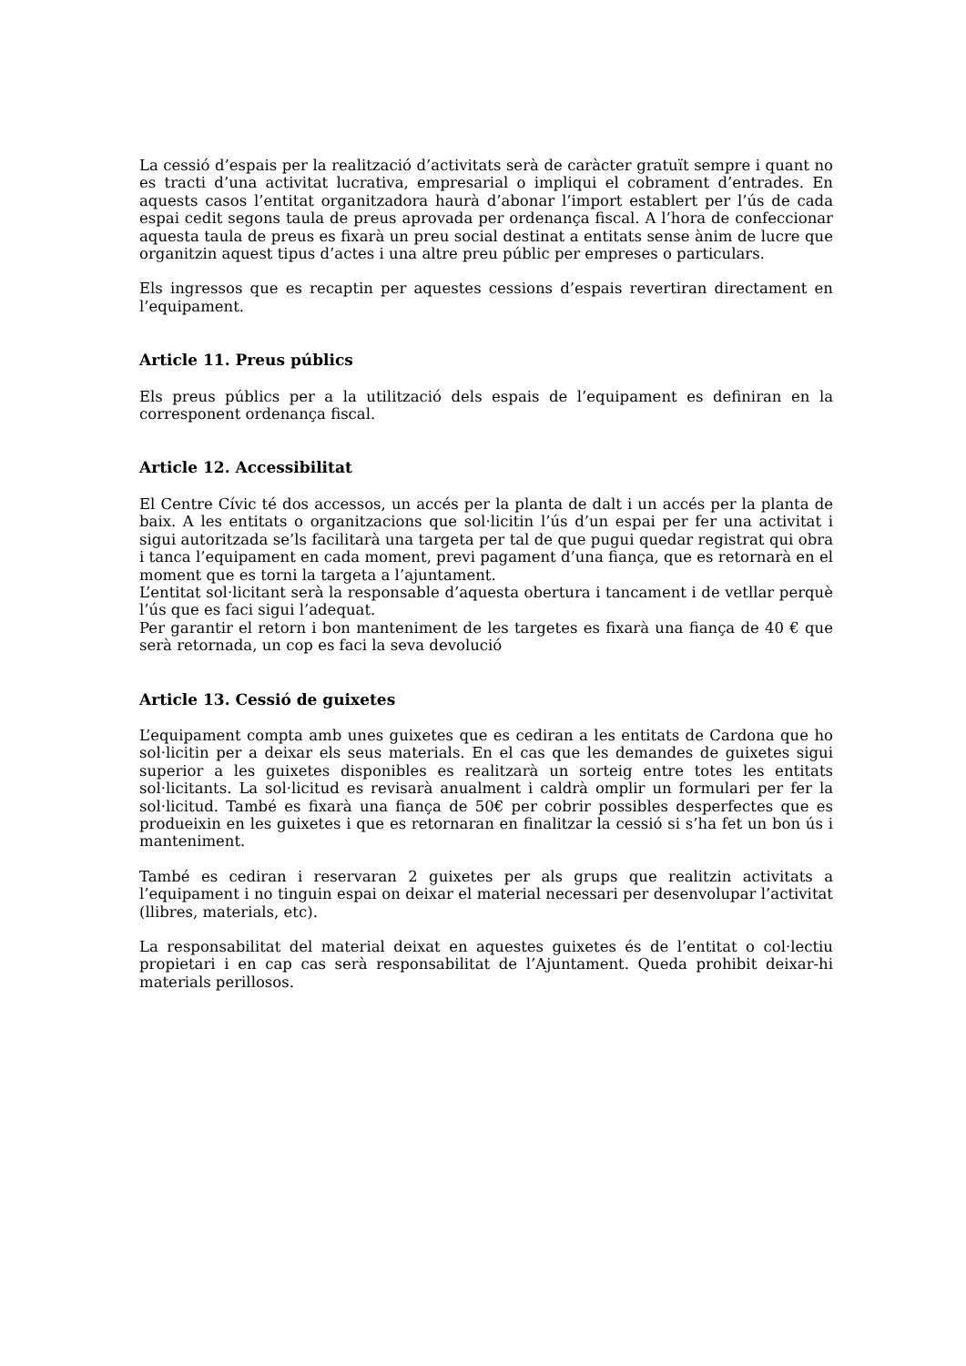La cessió d’espais per la realització d’activitats serà de caràcter gratuït sempre i quant no es tracti d’una activitat lucrativa, empresarial o impliqui el cobrament d’entrades. En aquests casos l’entitat organitzadora haurà d’abonar l’import establert per l’ús de cada espai cedit segons taula de preus aprovada per ordenança fiscal. A l’hora de confeccionar aquesta taula de preus es fixarà un preu social destinat a entitats sense ànim de lucre que organitzin aquest tipus d’actes i una altre preu públic per empreses o particulars.
Els ingressos que es recaptin per aquestes cessions d’espais revertiran directament en l’equipament.
Article 11. Preus públics
Els preus públics per a la utilització dels espais de l’equipament es definiran en la corresponent ordenança fiscal.
Article 12. Accessibilitat
El Centre Cívic té dos accessos, un accés per la planta de dalt i un accés per la planta de baix. A les entitats o organitzacions que sol·licitin l’ús d’un espai per fer una activitat i sigui autoritzada se’ls facilitarà una targeta per tal de que pugui quedar registrat qui obra i tanca l’equipament en cada moment, previ pagament d’una fiança, que es retornarà en el moment que es torni la targeta a l’ajuntament.
L’entitat sol·licitant serà la responsable d’aquesta obertura i tancament i de vetllar perquè l’ús que es faci sigui l’adequat.
Per garantir el retorn i bon manteniment de les targetes es fixarà una fiança de 40 € que serà retornada, un cop es faci la seva devolució
Article 13. Cessió de guixetes
L’equipament compta amb unes guixetes que es cediran a les entitats de Cardona que ho sol·licitin per a deixar els seus materials. En el cas que les demandes de guixetes sigui superior a les guixetes disponibles es realitzarà un sorteig entre totes les entitats sol·licitants. La sol·licitud es revisarà anualment i caldrà omplir un formulari per fer la sol·licitud. També es fixarà una fiança de 50€ per cobrir possibles desperfectes que es produeixin en les guixetes i que es retornaran en finalitzar la cessió si s’ha fet un bon ús i manteniment.
També es cediran i reservaran 2 guixetes per als grups que realitzin activitats a l’equipament i no tinguin espai on deixar el material necessari per desenvolupar l’activitat (llibres, materials, etc).
La responsabilitat del material deixat en aquestes guixetes és de l’entitat o col·lectiu propietari i en cap cas serà responsabilitat de l’Ajuntament. Queda prohibit deixar-hi materials perillosos.